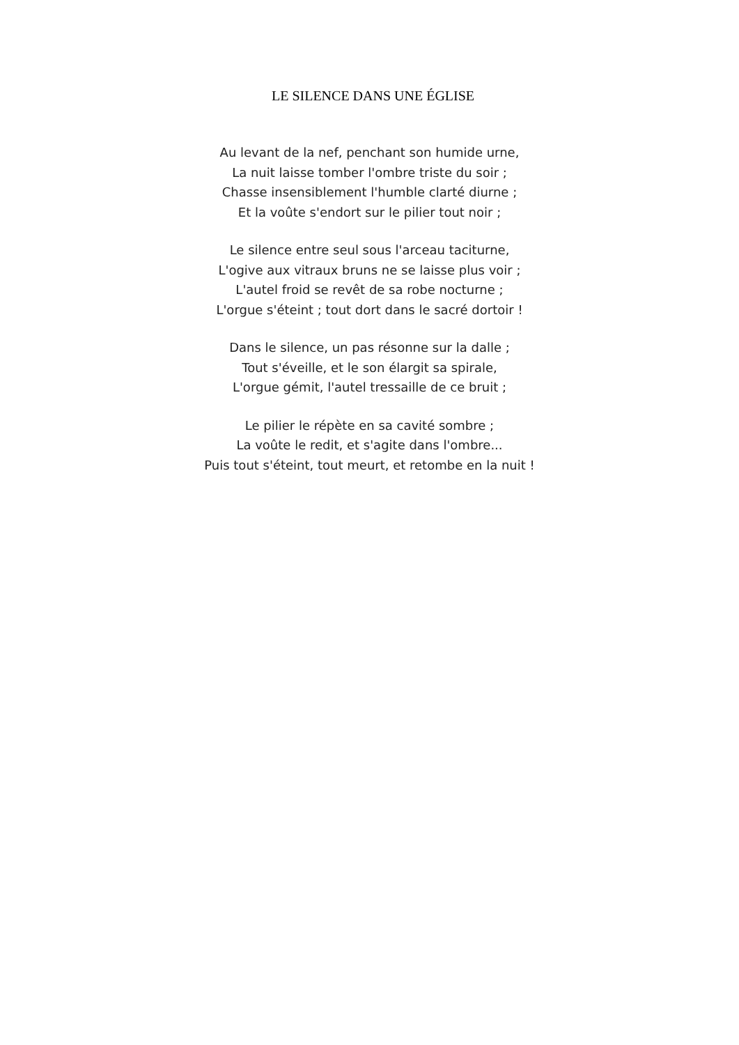LE SILENCE DANS UNE ÉGLISE
Au levant de la nef, penchant son humide urne,
La nuit laisse tomber l'ombre triste du soir ;
Chasse insensiblement l'humble clarté diurne ;
Et la voûte s'endort sur le pilier tout noir ;
Le silence entre seul sous l'arceau taciturne,
L'ogive aux vitraux bruns ne se laisse plus voir ;
L'autel froid se revêt de sa robe nocturne ;
L'orgue s'éteint ; tout dort dans le sacré dortoir !
Dans le silence, un pas résonne sur la dalle ;
Tout s'éveille, et le son élargit sa spirale,
L'orgue gémit, l'autel tressaille de ce bruit ;
Le pilier le répète en sa cavité sombre ;
La voûte le redit, et s'agite dans l'ombre...
Puis tout s'éteint, tout meurt, et retombe en la nuit !